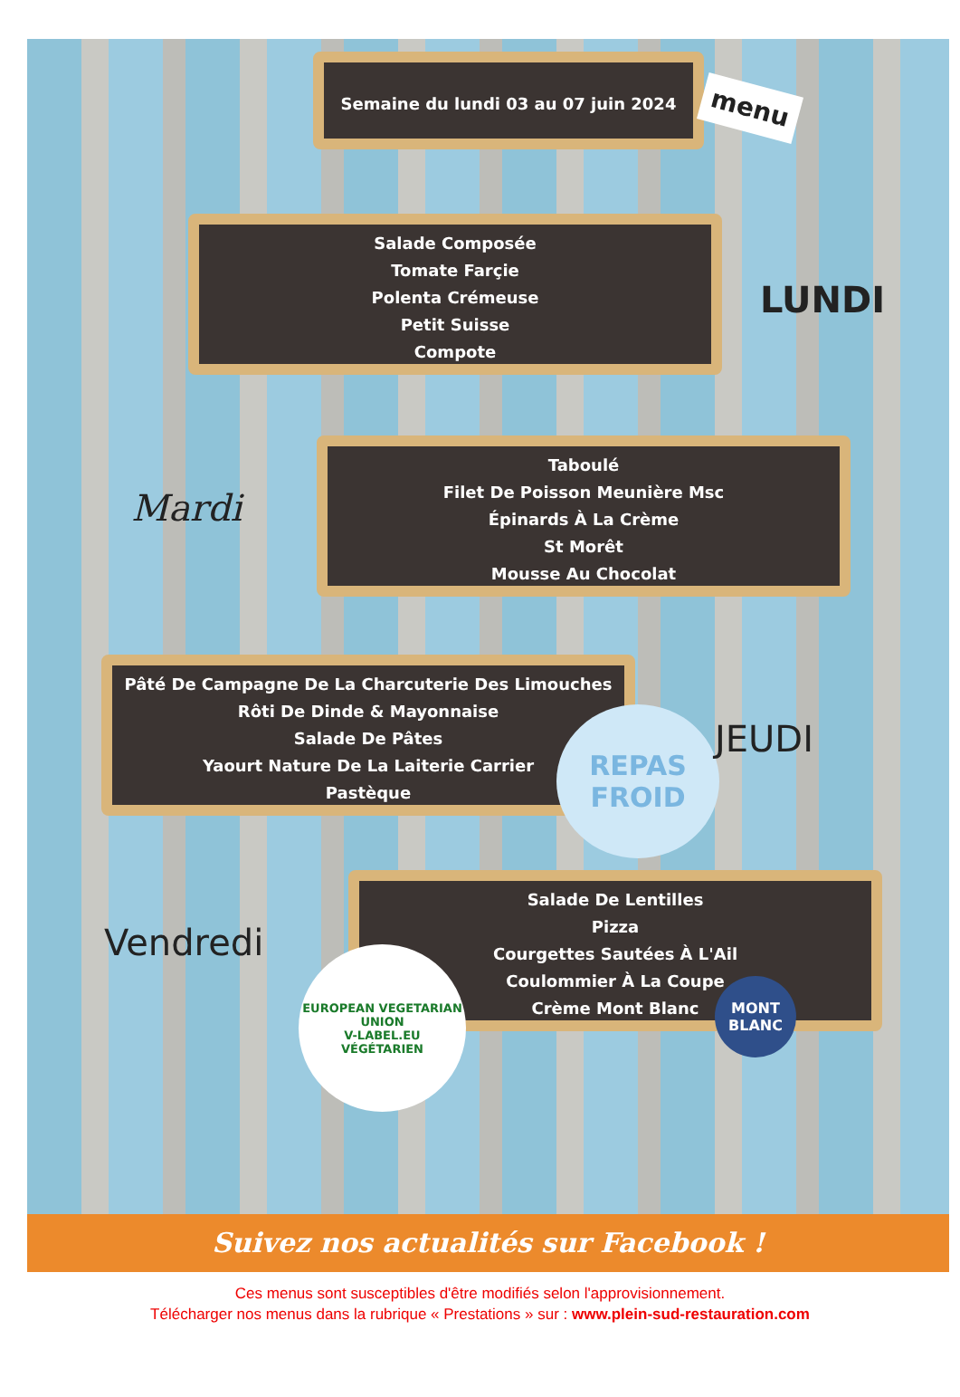Semaine du lundi 03 au 07 juin 2024
menu
Salade Composée
Tomate Farçie
Polenta Crémeuse
Petit Suisse
Compote
LUNDI
Mardi
Taboulé
Filet De Poisson Meunière Msc
Épinards À La Crème
St Morêt
Mousse Au Chocolat
Pâté De Campagne De La Charcuterie Des Limouches
Rôti De Dinde & Mayonnaise
Salade De Pâtes
Yaourt Nature De La Laiterie Carrier
Pastèque
REPAS
FROID
JEUDI
Salade De Lentilles
Pizza
Courgettes Sautées À L'Ail
Coulommier À La Coupe
Crème Mont Blanc
Vendredi
MONT
BLANC
EUROPEAN VEGETARIAN UNION
V-LABEL.EU
VÉGÉTARIEN
Suivez nos actualités sur Facebook !
Ces menus sont susceptibles d'être modifiés selon l'approvisionnement.
Télécharger nos menus dans la rubrique « Prestations » sur : www.plein-sud-restauration.com